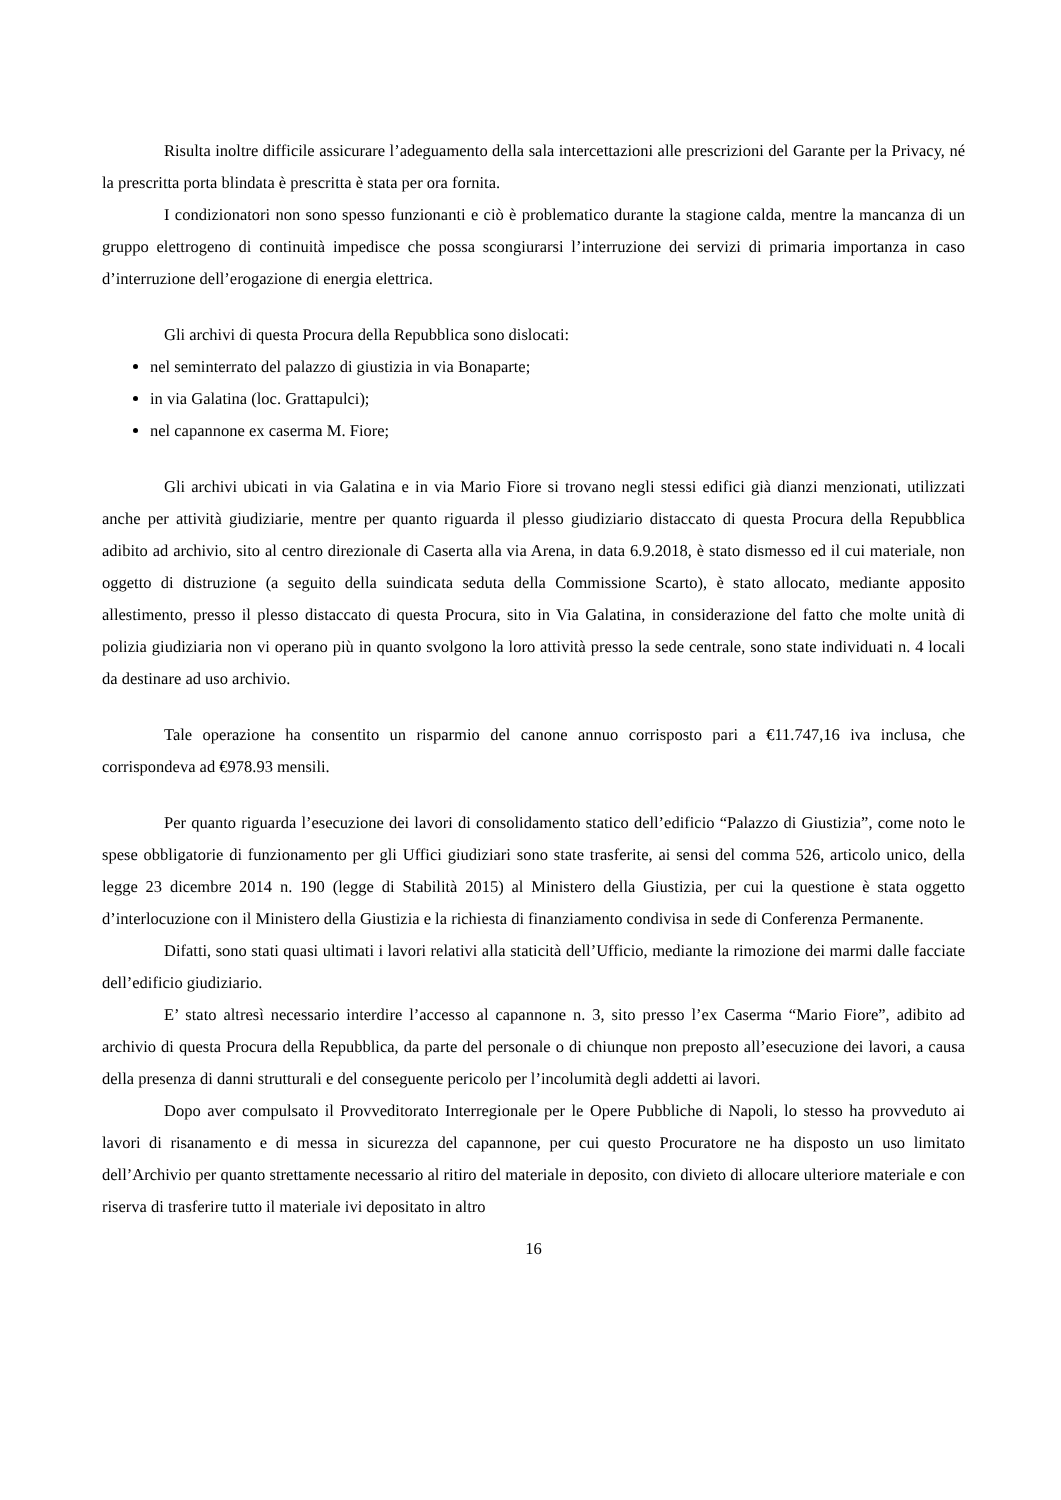Risulta inoltre difficile assicurare l’adeguamento della sala intercettazioni alle prescrizioni del Garante per la Privacy, né la prescritta porta blindata è prescritta è stata per ora fornita.
I condizionatori non sono spesso funzionanti e ciò è problematico durante la stagione calda, mentre la mancanza di un gruppo elettrogeno di continuità impedisce che possa scongiurarsi l’interruzione dei servizi di primaria importanza in caso d’interruzione dell’erogazione di energia elettrica.
Gli archivi di questa Procura della Repubblica sono dislocati:
nel seminterrato del palazzo di giustizia in via Bonaparte;
in via Galatina (loc. Grattapulci);
nel capannone ex caserma M. Fiore;
Gli archivi ubicati in via Galatina e in via Mario Fiore si trovano negli stessi edifici già dianzi menzionati, utilizzati anche per attività giudiziarie, mentre per quanto riguarda il plesso giudiziario distaccato di questa Procura della Repubblica adibito ad archivio, sito al centro direzionale di Caserta alla via Arena, in data 6.9.2018, è stato dismesso ed il cui materiale, non oggetto di distruzione (a seguito della suindicata seduta della Commissione Scarto), è stato allocato, mediante apposito allestimento, presso il plesso distaccato di questa Procura, sito in Via Galatina, in considerazione del fatto che molte unità di polizia giudiziaria non vi operano più in quanto svolgono la loro attività presso la sede centrale, sono state individuati n. 4 locali da destinare ad uso archivio.
Tale operazione ha consentito un risparmio del canone annuo corrisposto pari a €11.747,16 iva inclusa, che corrispondeva ad €978.93 mensili.
Per quanto riguarda l’esecuzione dei lavori di consolidamento statico dell’edificio “Palazzo di Giustizia”, come noto le spese obbligatorie di funzionamento per gli Uffici giudiziari sono state trasferite, ai sensi del comma 526, articolo unico, della legge 23 dicembre 2014 n. 190 (legge di Stabilità 2015) al Ministero della Giustizia, per cui la questione è stata oggetto d’interlocuzione con il Ministero della Giustizia e la richiesta di finanziamento condivisa in sede di Conferenza Permanente.
Difatti, sono stati quasi ultimati i lavori relativi alla staticità dell’Ufficio, mediante la rimozione dei marmi dalle facciate dell’edificio giudiziario.
E’ stato altresì necessario interdire l’accesso al capannone n. 3, sito presso l’ex Caserma “Mario Fiore”, adibito ad archivio di questa Procura della Repubblica, da parte del personale o di chiunque non preposto all’esecuzione dei lavori, a causa della presenza di danni strutturali e del conseguente pericolo per l’incolumità degli addetti ai lavori.
Dopo aver compulsato il Provveditorato Interregionale per le Opere Pubbliche di Napoli, lo stesso ha provveduto ai lavori di risanamento e di messa in sicurezza del capannone, per cui questo Procuratore ne ha disposto un uso limitato dell’Archivio per quanto strettamente necessario al ritiro del materiale in deposito, con divieto di allocare ulteriore materiale e con riserva di trasferire tutto il materiale ivi depositato in altro
16